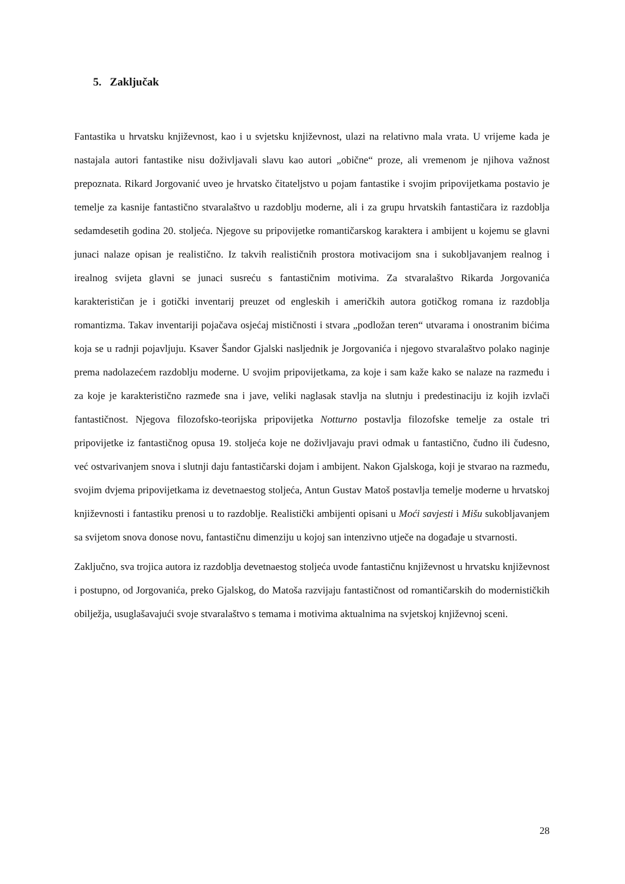5. Zaključak
Fantastika u hrvatsku književnost, kao i u svjetsku književnost, ulazi na relativno mala vrata. U vrijeme kada je nastajala autori fantastike nisu doživljavali slavu kao autori „obične“ proze, ali vremenom je njihova važnost prepoznata. Rikard Jorgovanić uveo je hrvatsko čitateljstvo u pojam fantastike i svojim pripovijetkama postavio je temelje za kasnije fantastično stvaralaštvo u razdoblju moderne, ali i za grupu hrvatskih fantastičara iz razdoblja sedamdesetih godina 20. stoljeća. Njegove su pripovijetke romantičarskog karaktera i ambijent u kojemu se glavni junaci nalaze opisan je realistično. Iz takvih realističnih prostora motivacijom sna i sukobljavanjem realnog i irealnog svijeta glavni se junaci susreću s fantastičnim motivima. Za stvaralaštvo Rikarda Jorgovanića karakterističan je i gotički inventarij preuzet od engleskih i američkih autora gotičkog romana iz razdoblja romantizma. Takav inventariji pojačava osjećaj mističnosti i stvara „podložan teren“ utvarama i onostranim bićima koja se u radnji pojavljuju. Ksaver Šandor Gjalski nasljednik je Jorgovanića i njegovo stvaralaštvo polako naginje prema nadolazećem razdoblju moderne. U svojim pripovijetkama, za koje i sam kaže kako se nalaze na razmeđu i za koje je karakteristično razmeđe sna i jave, veliki naglasak stavlja na slutnju i predestinaciju iz kojih izvlači fantastičnost. Njegova filozofsko-teorijska pripovijetka Notturno postavlja filozofske temelje za ostale tri pripovijetke iz fantastičnog opusa 19. stoljeća koje ne doživljavaju pravi odmak u fantastično, čudno ili čudesno, već ostvarivanjem snova i slutnji daju fantastičarski dojam i ambijent. Nakon Gjalskoga, koji je stvarao na razmeđu, svojim dvjema pripovijetkama iz devetnaestog stoljeća, Antun Gustav Matoš postavlja temelje moderne u hrvatskoj književnosti i fantastiku prenosi u to razdoblje. Realistički ambijenti opisani u Moći savjesti i Mišu sukobljavanjem sa svijetom snova donose novu, fantastičnu dimenziju u kojoj san intenzivno utječe na događaje u stvarnosti.
Zaključno, sva trojica autora iz razdoblja devetnaestog stoljeća uvode fantastičnu književnost u hrvatsku književnost i postupno, od Jorgovanića, preko Gjalskog, do Matoša razvijaju fantastičnost od romantičarskih do modernističkih obilježja, usuglašavajući svoje stvaralaštvo s temama i motivima aktualnima na svjetskoj književnoj sceni.
28